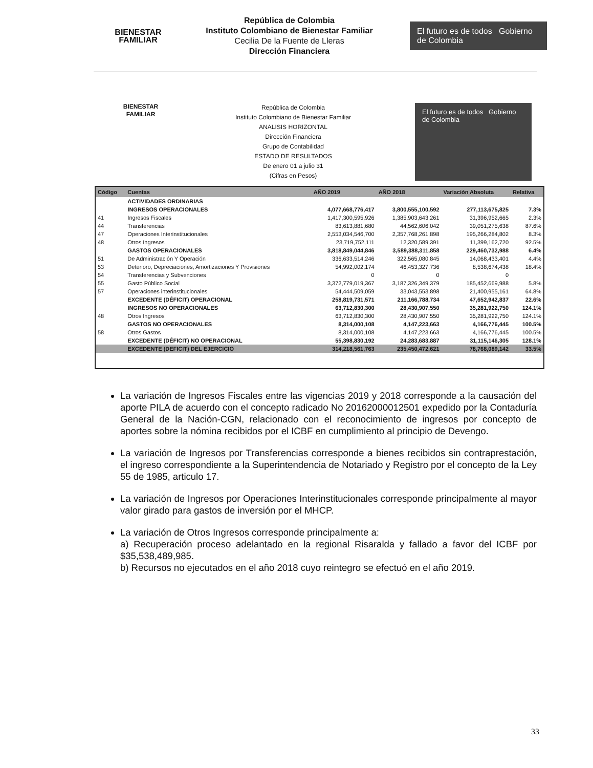BIENESTAR
FAMILIAR
República de Colombia
Instituto Colombiano de Bienestar Familiar
Cecilia De la Fuente de Lleras
Dirección Financiera
El futuro es de todos Gobierno de Colombia
BIENESTAR
FAMILIAR
República de Colombia
Instituto Colombiano de Bienestar Familiar
ANALISIS HORIZONTAL
Dirección Financiera
Grupo de Contabilidad
ESTADO DE RESULTADOS
De enero 01 a julio 31
(Cifras en Pesos)
El futuro es de todos Gobierno de Colombia
| Código | Cuentas | AÑO 2019 | AÑO 2018 | Variación Absoluta | Relativa |
| --- | --- | --- | --- | --- | --- |
| | ACTIVIDADES ORDINARIAS | | | | |
| | INGRESOS OPERACIONALES | 4,077,668,776,417 | 3,800,555,100,592 | 277,113,675,825 | 7.3% |
| 41 | Ingresos Fiscales | 1,417,300,595,926 | 1,385,903,643,261 | 31,396,952,665 | 2.3% |
| 44 | Transferencias | 83,613,881,680 | 44,562,606,042 | 39,051,275,638 | 87.6% |
| 47 | Operaciones Interinstitucionales | 2,553,034,546,700 | 2,357,768,261,898 | 195,266,284,802 | 8.3% |
| 48 | Otros Ingresos | 23,719,752,111 | 12,320,589,391 | 11,399,162,720 | 92.5% |
| | GASTOS OPERACIONALES | 3,818,849,044,846 | 3,589,388,311,858 | 229,460,732,988 | 6.4% |
| 51 | De Administración Y Operación | 336,633,514,246 | 322,565,080,845 | 14,068,433,401 | 4.4% |
| 53 | Deterioro, Depreciaciones, Amortizaciones Y Provisiones | 54,992,002,174 | 46,453,327,736 | 8,538,674,438 | 18.4% |
| 54 | Transferencias y Subvenciones | 0 | 0 | 0 | |
| 55 | Gasto Público Social | 3,372,779,019,367 | 3,187,326,349,379 | 185,452,669,988 | 5.8% |
| 57 | Operaciones interinstitucionales | 54,444,509,059 | 33,043,553,898 | 21,400,955,161 | 64.8% |
| | EXCEDENTE (DÉFICIT) OPERACIONAL | 258,819,731,571 | 211,166,788,734 | 47,652,942,837 | 22.6% |
| | INGRESOS NO OPERACIONALES | 63,712,830,300 | 28,430,907,550 | 35,281,922,750 | 124.1% |
| 48 | Otros Ingresos | 63,712,830,300 | 28,430,907,550 | 35,281,922,750 | 124.1% |
| | GASTOS NO OPERACIONALES | 8,314,000,108 | 4,147,223,663 | 4,166,776,445 | 100.5% |
| 58 | Otros Gastos | 8,314,000,108 | 4,147,223,663 | 4,166,776,445 | 100.5% |
| | EXCEDENTE (DÉFICIT) NO OPERACIONAL | 55,398,830,192 | 24,283,683,887 | 31,115,146,305 | 128.1% |
| | EXCEDENTE (DEFICIT) DEL EJERCICIO | 314,218,561,763 | 235,450,472,621 | 78,768,089,142 | 33.5% |
La variación de Ingresos Fiscales entre las vigencias 2019 y 2018 corresponde a la causación del aporte PILA de acuerdo con el concepto radicado No 20162000012501 expedido por la Contaduría General de la Nación-CGN, relacionado con el reconocimiento de ingresos por concepto de aportes sobre la nómina recibidos por el ICBF en cumplimiento al principio de Devengo.
La variación de Ingresos por Transferencias corresponde a bienes recibidos sin contraprestación, el ingreso correspondiente a la Superintendencia de Notariado y Registro por el concepto de la Ley 55 de 1985, articulo 17.
La variación de Ingresos por Operaciones Interinstitucionales corresponde principalmente al mayor valor girado para gastos de inversión por el MHCP.
La variación de Otros Ingresos corresponde principalmente a:
a) Recuperación proceso adelantado en la regional Risaralda y fallado a favor del ICBF por $35,538,489,985.
b) Recursos no ejecutados en el año 2018 cuyo reintegro se efectuó en el año 2019.
33